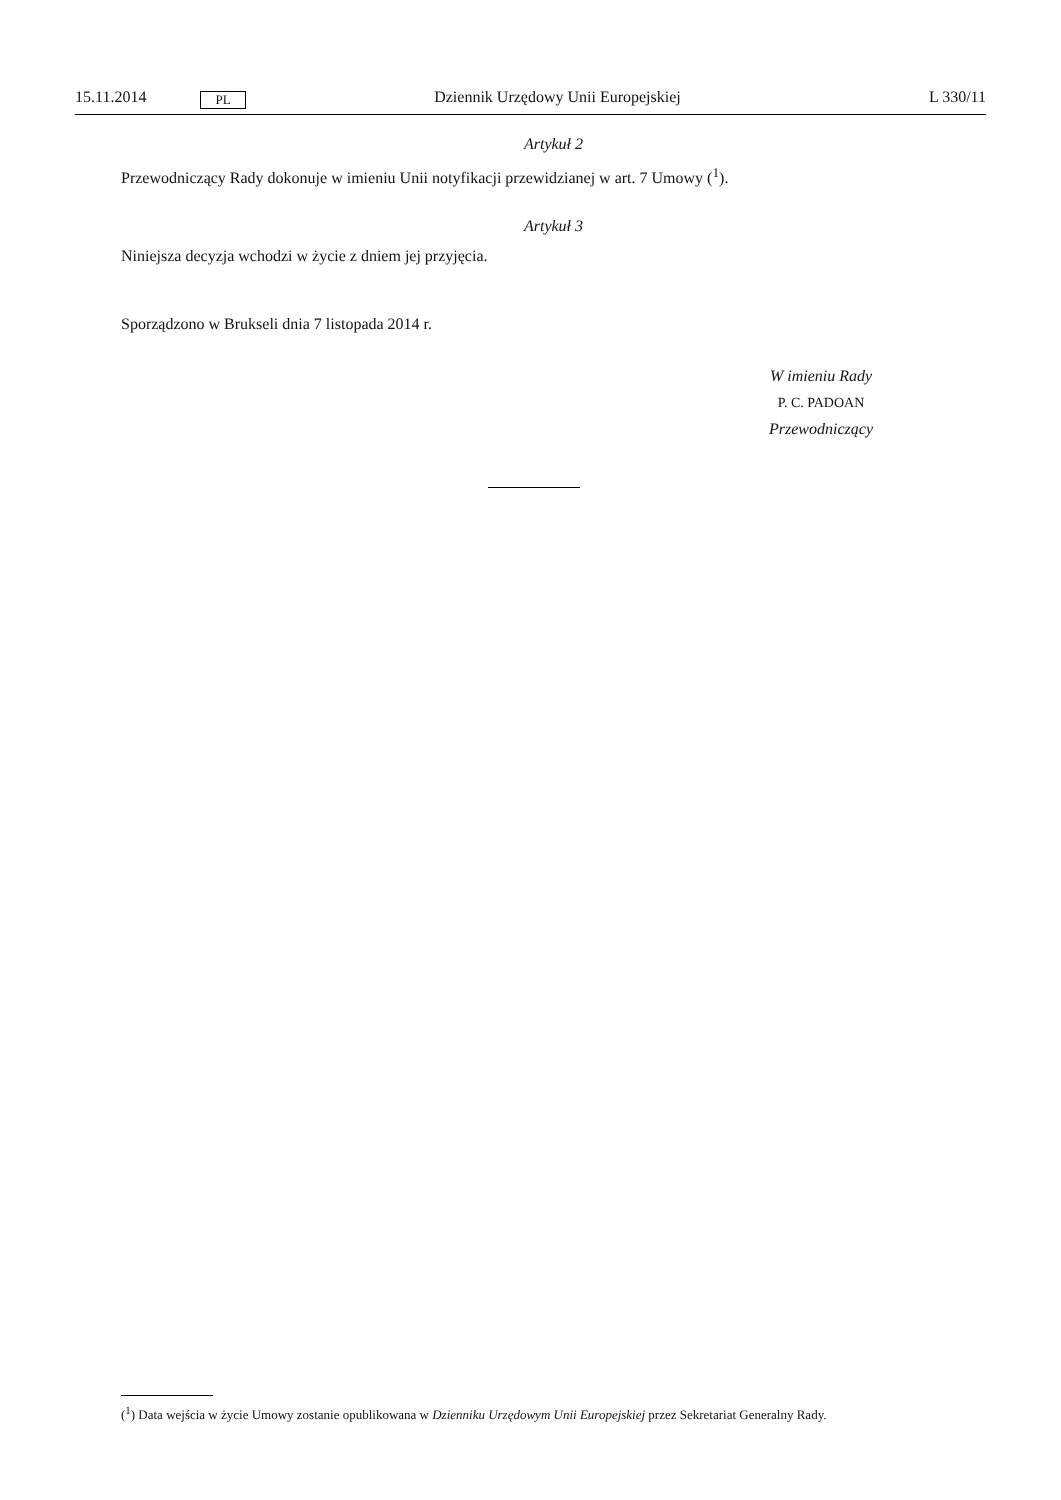15.11.2014 PL Dziennik Urzędowy Unii Europejskiej L 330/11
Artykuł 2
Przewodniczący Rady dokonuje w imieniu Unii notyfikacji przewidzianej w art. 7 Umowy (<sup>1</sup>).
Artykuł 3
Niniejsza decyzja wchodzi w życie z dniem jej przyjęcia.
Sporządzono w Brukseli dnia 7 listopada 2014 r.
W imieniu Rady
P. C. PADOAN
Przewodniczący
(<sup>1</sup>) Data wejścia w życie Umowy zostanie opublikowana w Dzienniku Urzędowym Unii Europejskiej przez Sekretariat Generalny Rady.